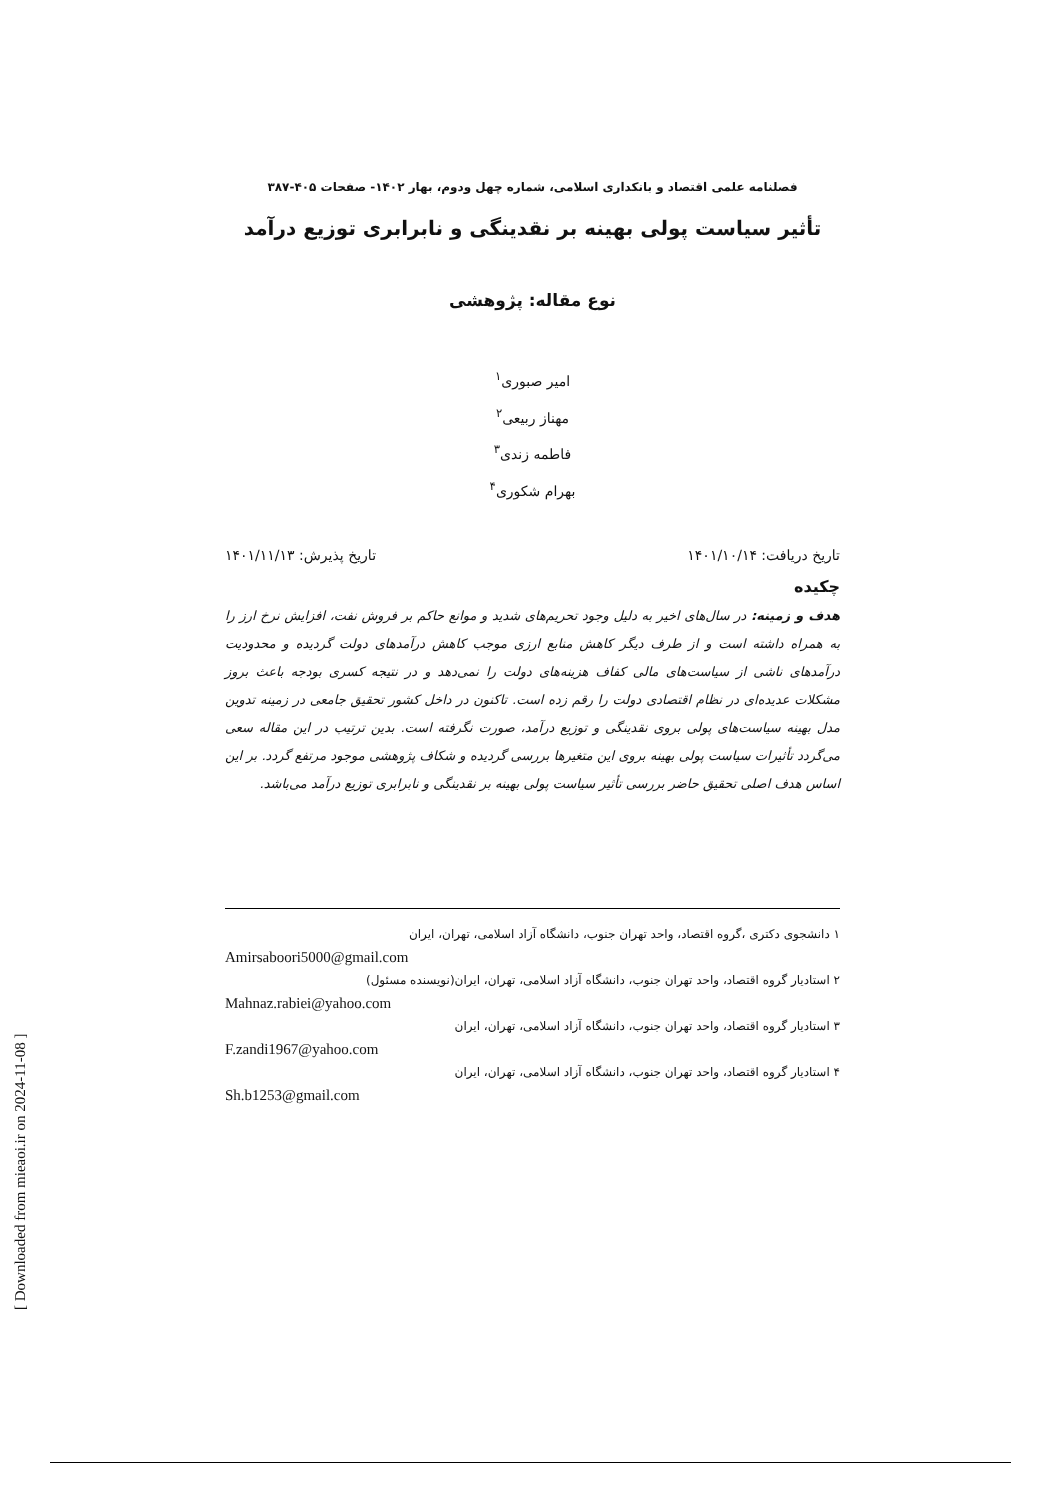[ Downloaded from mieaoi.ir on 2024-11-08 ]
فصلنامه علمی اقتصاد و بانکداری اسلامی، شماره چهل ودوم، بهار ۱۴۰۲- صفحات ۴۰۵-۳۸۷
تأثیر سیاست پولی بهینه بر نقدینگی و نابرابری توزیع درآمد
نوع مقاله: پژوهشی
امیر صبوری<sup>۱</sup>
مهناز ربیعی<sup>۲</sup>
فاطمه زندی<sup>۳</sup>
بهرام شکوری<sup>۴</sup>
تاریخ دریافت: ۱۴۰۱/۱۰/۱۴ تاریخ پذیرش: ۱۴۰۱/۱۱/۱۳
چکیده
هدف و زمینه: در سال‌های اخیر به دلیل وجود تحریم‌های شدید و موانع حاکم بر فروش نفت، افزایش نرخ ارز را به همراه داشته است و از طرف دیگر کاهش منابع ارزی موجب کاهش درآمدهای دولت گردیده و محدودیت درآمدهای ناشی از سیاست‌های مالی کفاف هزینه‌های دولت را نمی‌دهد و در نتیجه کسری بودجه باعث بروز مشکلات عدیده‌ای در نظام اقتصادی دولت را رقم زده است. تاکنون در داخل کشور تحقیق جامعی در زمینه تدوین مدل بهینه سیاست‌های پولی بروی نقدینگی و توزیع درآمد، صورت نگرفته است. بدین ترتیب در این مقاله سعی می‌گردد تأثیرات سیاست پولی بهینه بروی این متغیرها بررسی گردیده و شکاف پژوهشی موجود مرتفع گردد. بر این اساس هدف اصلی تحقیق حاضر بررسی تأثیر سیاست پولی بهینه بر نقدینگی و نابرابری توزیع درآمد می‌باشد.
۱ دانشجوی دکتری ،گروه اقتصاد، واحد تهران جنوب، دانشگاه آزاد اسلامی، تهران، ایران
Amirsaboori5000@gmail.com
۲ استادیار گروه اقتصاد، واحد تهران جنوب، دانشگاه آزاد اسلامی، تهران، ایران(نویسنده مسئول)
Mahnaz.rabiei@yahoo.com
۳ استادیار گروه اقتصاد، واحد تهران جنوب، دانشگاه آزاد اسلامی، تهران، ایران
F.zandi1967@yahoo.com
۴ استادیار گروه اقتصاد، واحد تهران جنوب، دانشگاه آزاد اسلامی، تهران، ایران
Sh.b1253@gmail.com